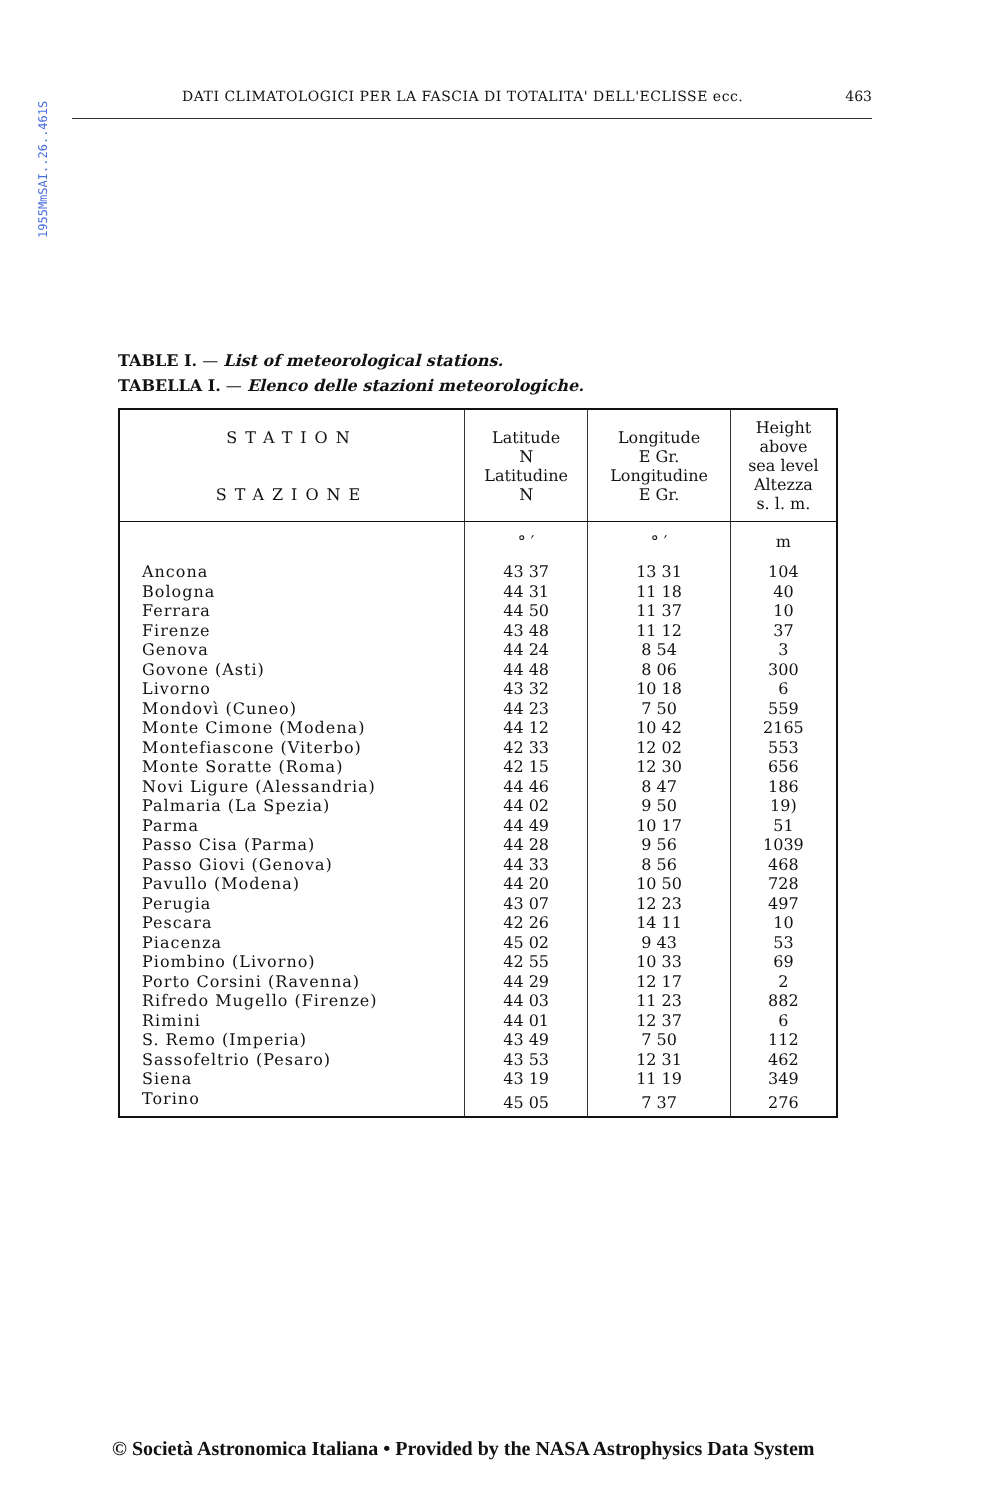1955MmSAI..26..461S
DATI CLIMATOLOGICI PER LA FASCIA DI TOTALITA' DELL'ECLISSE ecc. 463
TABLE I. — List of meteorological stations.
TABELLA I. — Elenco delle stazioni meteorologiche.
| STATION STAZIONE | Latitude N Latitudine N | Longitude E Gr. Longitudine E Gr. | Height above sea level Altezza s. l. m. |
| --- | --- | --- | --- |
| | ° ′ | ° ′ | m |
| Ancona | 43 37 | 13 31 | 104 |
| Bologna | 44 31 | 11 18 | 40 |
| Ferrara | 44 50 | 11 37 | 10 |
| Firenze | 43 48 | 11 12 | 37 |
| Genova | 44 24 | 8 54 | 3 |
| Govone (Asti) | 44 48 | 8 06 | 300 |
| Livorno | 43 32 | 10 18 | 6 |
| Mondovì (Cuneo) | 44 23 | 7 50 | 559 |
| Monte Cimone (Modena) | 44 12 | 10 42 | 2165 |
| Montefiascone (Viterbo) | 42 33 | 12 02 | 553 |
| Monte Soratte (Roma) | 42 15 | 12 30 | 656 |
| Novi Ligure (Alessandria) | 44 46 | 8 47 | 186 |
| Palmaria (La Spezia) | 44 02 | 9 50 | 19) |
| Parma | 44 49 | 10 17 | 51 |
| Passo Cisa (Parma) | 44 28 | 9 56 | 1039 |
| Passo Giovi (Genova) | 44 33 | 8 56 | 468 |
| Pavullo (Modena) | 44 20 | 10 50 | 728 |
| Perugia | 43 07 | 12 23 | 497 |
| Pescara | 42 26 | 14 11 | 10 |
| Piacenza | 45 02 | 9 43 | 53 |
| Piombino (Livorno) | 42 55 | 10 33 | 69 |
| Porto Corsini (Ravenna) | 44 29 | 12 17 | 2 |
| Rifredo Mugello (Firenze) | 44 03 | 11 23 | 882 |
| Rimini | 44 01 | 12 37 | 6 |
| S. Remo (Imperia) | 43 49 | 7 50 | 112 |
| Sassofeltrio (Pesaro) | 43 53 | 12 31 | 462 |
| Siena | 43 19 | 11 19 | 349 |
| Torino | 45 05 | 7 37 | 276 |
© Società Astronomica Italiana • Provided by the NASA Astrophysics Data System